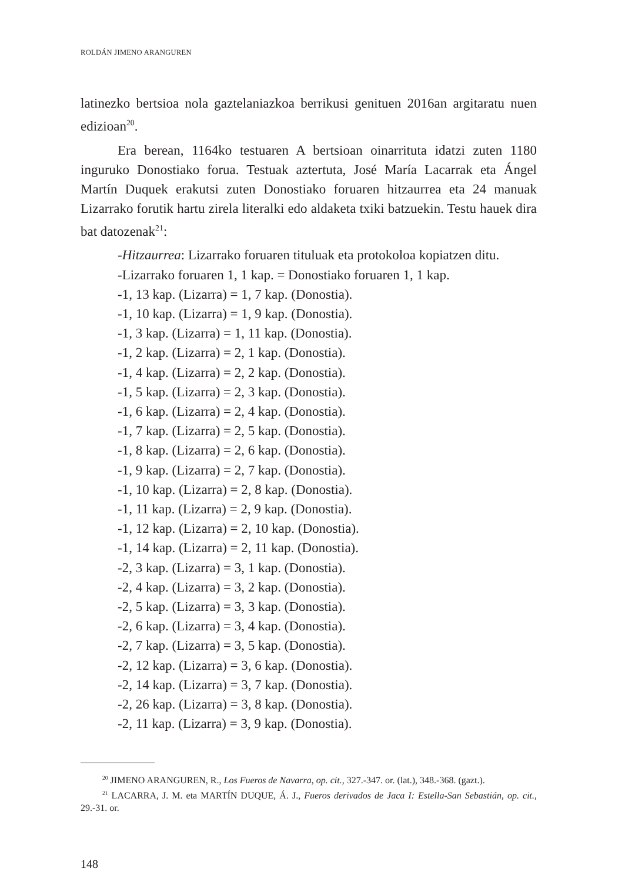ROLDÁN JIMENO ARANGUREN
latinezko bertsioa nola gaztelaniazkoa berrikusi genituen 2016an argitaratu nuen edizioan<sup>20</sup>.
Era berean, 1164ko testuaren A bertsioan oinarrituta idatzi zuten 1180 inguruko Donostiako forua. Testuak aztertuta, José María Lacarrak eta Ángel Martín Duquek erakutsi zuten Donostiako foruaren hitzaurrea eta 24 manuak Lizarrako forutik hartu zirela literalki edo aldaketa txiki batzuekin. Testu hauek dira bat datozenak<sup>21</sup>:
-Hitzaurrea: Lizarrako foruaren tituluak eta protokoloa kopiatzen ditu.
-Lizarrako foruaren 1, 1 kap. = Donostiako foruaren 1, 1 kap.
-1, 13 kap. (Lizarra) = 1, 7 kap. (Donostia).
-1, 10 kap. (Lizarra) = 1, 9 kap. (Donostia).
-1, 3 kap. (Lizarra) = 1, 11 kap. (Donostia).
-1, 2 kap. (Lizarra) = 2, 1 kap. (Donostia).
-1, 4 kap. (Lizarra) = 2, 2 kap. (Donostia).
-1, 5 kap. (Lizarra) = 2, 3 kap. (Donostia).
-1, 6 kap. (Lizarra) = 2, 4 kap. (Donostia).
-1, 7 kap. (Lizarra) = 2, 5 kap. (Donostia).
-1, 8 kap. (Lizarra) = 2, 6 kap. (Donostia).
-1, 9 kap. (Lizarra) = 2, 7 kap. (Donostia).
-1, 10 kap. (Lizarra) = 2, 8 kap. (Donostia).
-1, 11 kap. (Lizarra) = 2, 9 kap. (Donostia).
-1, 12 kap. (Lizarra) = 2, 10 kap. (Donostia).
-1, 14 kap. (Lizarra) = 2, 11 kap. (Donostia).
-2, 3 kap. (Lizarra) = 3, 1 kap. (Donostia).
-2, 4 kap. (Lizarra) = 3, 2 kap. (Donostia).
-2, 5 kap. (Lizarra) = 3, 3 kap. (Donostia).
-2, 6 kap. (Lizarra) = 3, 4 kap. (Donostia).
-2, 7 kap. (Lizarra) = 3, 5 kap. (Donostia).
-2, 12 kap. (Lizarra) = 3, 6 kap. (Donostia).
-2, 14 kap. (Lizarra) = 3, 7 kap. (Donostia).
-2, 26 kap. (Lizarra) = 3, 8 kap. (Donostia).
-2, 11 kap. (Lizarra) = 3, 9 kap. (Donostia).
<sup>20</sup> JIMENO ARANGUREN, R., Los Fueros de Navarra, op. cit., 327.-347. or. (lat.), 348.-368. (gazt.).
<sup>21</sup> LACARRA, J. M. eta MARTÍN DUQUE, Á. J., Fueros derivados de Jaca I: Estella-San Sebastián, op. cit., 29.-31. or.
148